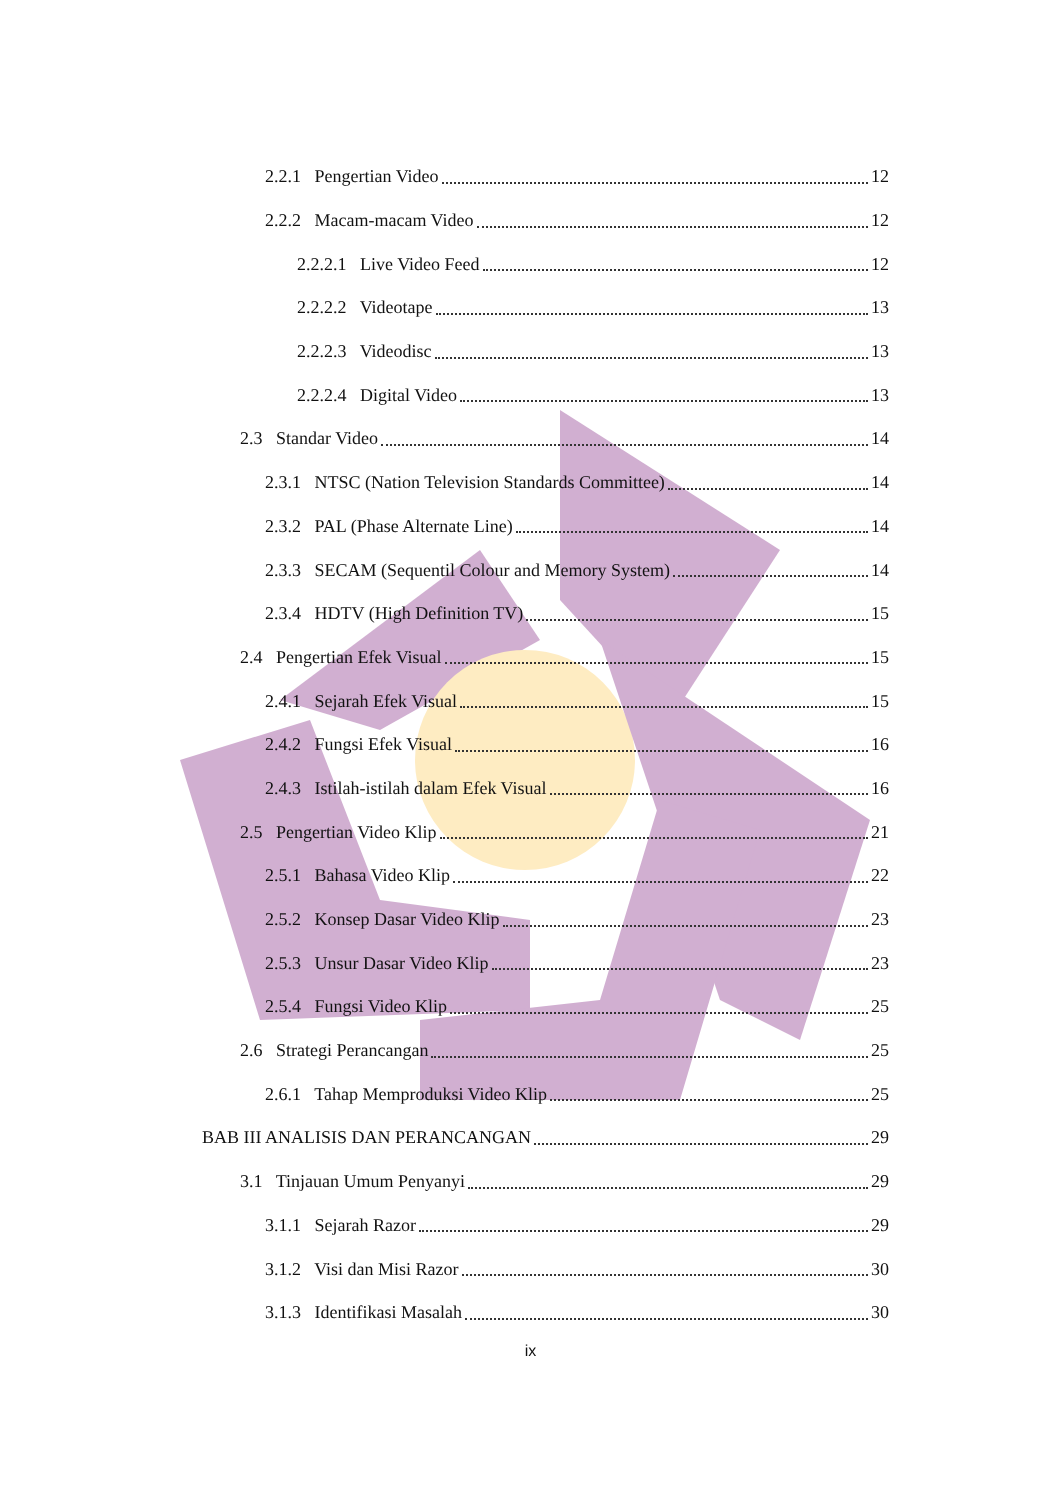2.2.1 Pengertian Video 12
2.2.2 Macam-macam Video 12
2.2.2.1 Live Video Feed 12
2.2.2.2 Videotape 13
2.2.2.3 Videodisc 13
2.2.2.4 Digital Video 13
2.3 Standar Video 14
2.3.1 NTSC (Nation Television Standards Committee) 14
2.3.2 PAL (Phase Alternate Line) 14
2.3.3 SECAM (Sequentil Colour and Memory System) 14
2.3.4 HDTV (High Definition TV) 15
2.4 Pengertian Efek Visual 15
2.4.1 Sejarah Efek Visual 15
2.4.2 Fungsi Efek Visual 16
2.4.3 Istilah-istilah dalam Efek Visual 16
2.5 Pengertian Video Klip 21
2.5.1 Bahasa Video Klip 22
2.5.2 Konsep Dasar Video Klip 23
2.5.3 Unsur Dasar Video Klip 23
2.5.4 Fungsi Video Klip 25
2.6 Strategi Perancangan 25
2.6.1 Tahap Memproduksi Video Klip 25
BAB III ANALISIS DAN PERANCANGAN 29
3.1 Tinjauan Umum Penyanyi 29
3.1.1 Sejarah Razor 29
3.1.2 Visi dan Misi Razor 30
3.1.3 Identifikasi Masalah 30
ix